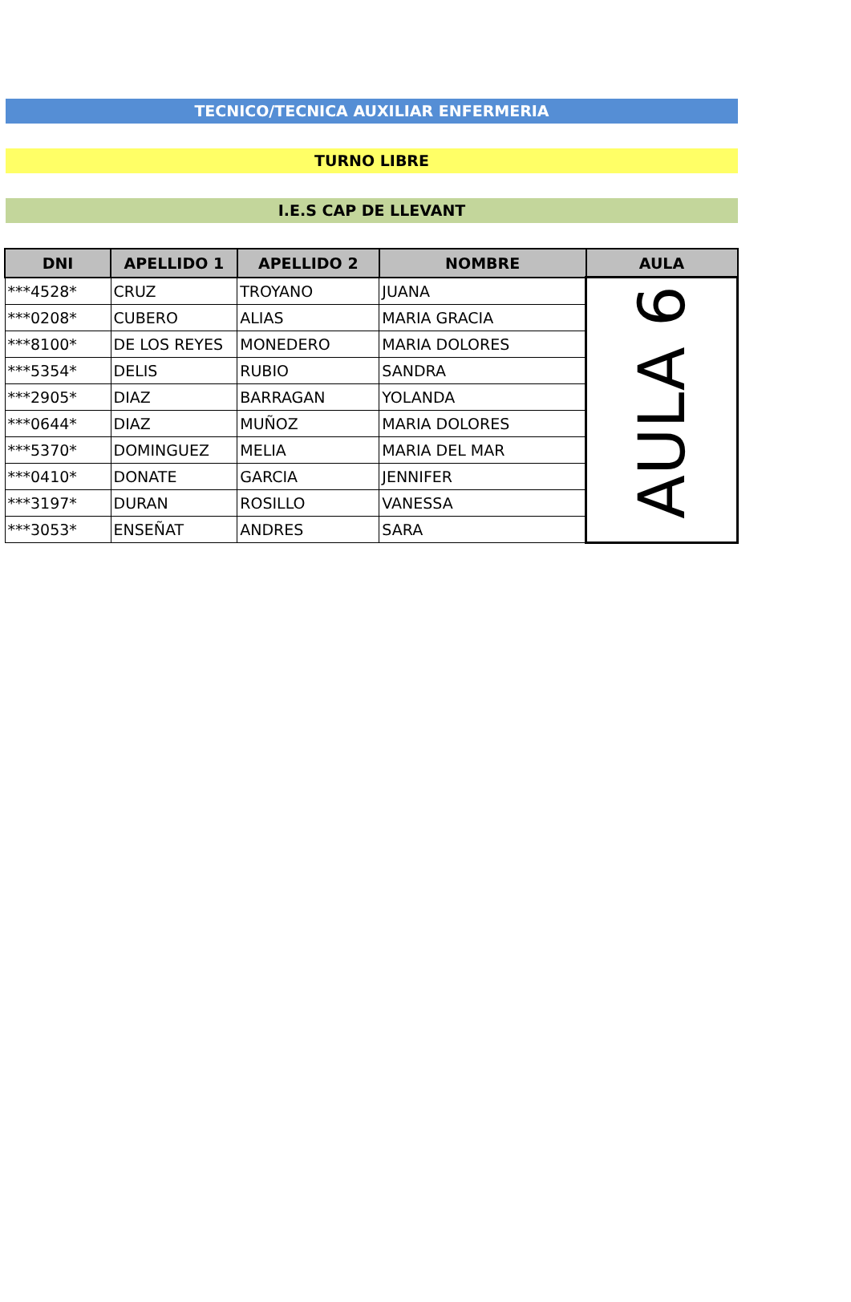TECNICO/TECNICA AUXILIAR ENFERMERIA
TURNO LIBRE
I.E.S CAP DE LLEVANT
| DNI | APELLIDO 1 | APELLIDO 2 | NOMBRE | AULA |
| --- | --- | --- | --- | --- |
| ***4528* | CRUZ | TROYANO | JUANA | AULA 6 |
| ***0208* | CUBERO | ALIAS | MARIA GRACIA | |
| ***8100* | DE LOS REYES | MONEDERO | MARIA DOLORES | |
| ***5354* | DELIS | RUBIO | SANDRA | |
| ***2905* | DIAZ | BARRAGAN | YOLANDA | |
| ***0644* | DIAZ | MUÑOZ | MARIA DOLORES | |
| ***5370* | DOMINGUEZ | MELIA | MARIA DEL MAR | |
| ***0410* | DONATE | GARCIA | JENNIFER | |
| ***3197* | DURAN | ROSILLO | VANESSA | |
| ***3053* | ENSEÑAT | ANDRES | SARA | |